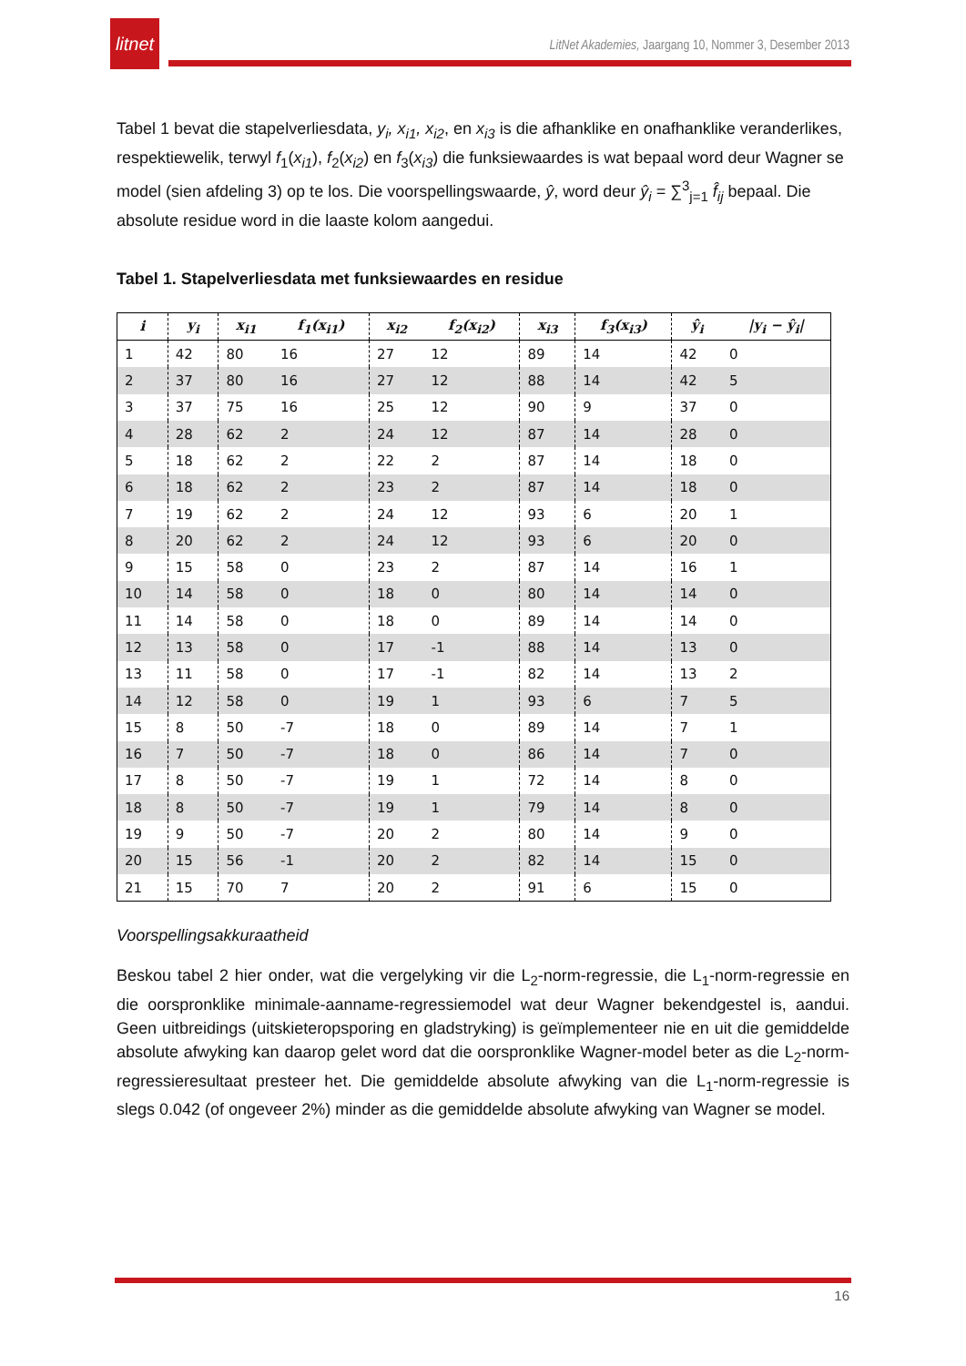litnet
LitNet Akademies, Jaargang 10, Nommer 3, Desember 2013
Tabel 1 bevat die stapelverliesdata, y<sub>i</sub>, x<sub>i1</sub>, x<sub>i2</sub>, en x<sub>i3</sub> is die afhanklike en onafhanklike veranderlikes, respektiewelik, terwyl f<sub>1</sub>(x<sub>i1</sub>), f<sub>2</sub>(x<sub>i2</sub>) en f<sub>3</sub>(x<sub>i3</sub>) die funksiewaardes is wat bepaal word deur Wagner se model (sien afdeling 3) op te los. Die voorspellingswaarde, ŷ, word deur ŷ<sub>i</sub> = ∑<sup>3</sup><sub>j=1</sub> f̂<sub>ij</sub> bepaal. Die absolute residue word in die laaste kolom aangedui.
Tabel 1. Stapelverliesdata met funksiewaardes en residue
| i | y<sub>i</sub> | x<sub>i1</sub> | f<sub>1</sub>(x<sub>i1</sub>) | x<sub>i2</sub> | f<sub>2</sub>(x<sub>i2</sub>) | x<sub>i3</sub> | f<sub>3</sub>(x<sub>i3</sub>) | ŷ<sub>i</sub> | /y<sub>i</sub> − ŷ<sub>i</sub>/ |
| --- | --- | --- | --- | --- | --- | --- | --- | --- | --- |
| 1 | 42 | 80 | 16 | 27 | 12 | 89 | 14 | 42 | 0 |
| 2 | 37 | 80 | 16 | 27 | 12 | 88 | 14 | 42 | 5 |
| 3 | 37 | 75 | 16 | 25 | 12 | 90 | 9 | 37 | 0 |
| 4 | 28 | 62 | 2 | 24 | 12 | 87 | 14 | 28 | 0 |
| 5 | 18 | 62 | 2 | 22 | 2 | 87 | 14 | 18 | 0 |
| 6 | 18 | 62 | 2 | 23 | 2 | 87 | 14 | 18 | 0 |
| 7 | 19 | 62 | 2 | 24 | 12 | 93 | 6 | 20 | 1 |
| 8 | 20 | 62 | 2 | 24 | 12 | 93 | 6 | 20 | 0 |
| 9 | 15 | 58 | 0 | 23 | 2 | 87 | 14 | 16 | 1 |
| 10 | 14 | 58 | 0 | 18 | 0 | 80 | 14 | 14 | 0 |
| 11 | 14 | 58 | 0 | 18 | 0 | 89 | 14 | 14 | 0 |
| 12 | 13 | 58 | 0 | 17 | -1 | 88 | 14 | 13 | 0 |
| 13 | 11 | 58 | 0 | 17 | -1 | 82 | 14 | 13 | 2 |
| 14 | 12 | 58 | 0 | 19 | 1 | 93 | 6 | 7 | 5 |
| 15 | 8 | 50 | -7 | 18 | 0 | 89 | 14 | 7 | 1 |
| 16 | 7 | 50 | -7 | 18 | 0 | 86 | 14 | 7 | 0 |
| 17 | 8 | 50 | -7 | 19 | 1 | 72 | 14 | 8 | 0 |
| 18 | 8 | 50 | -7 | 19 | 1 | 79 | 14 | 8 | 0 |
| 19 | 9 | 50 | -7 | 20 | 2 | 80 | 14 | 9 | 0 |
| 20 | 15 | 56 | -1 | 20 | 2 | 82 | 14 | 15 | 0 |
| 21 | 15 | 70 | 7 | 20 | 2 | 91 | 6 | 15 | 0 |
Voorspellingsakkuraatheid
Beskou tabel 2 hier onder, wat die vergelyking vir die L<sub>2</sub>-norm-regressie, die L<sub>1</sub>-norm-regressie en die oorspronklike minimale-aanname-regressiemodel wat deur Wagner bekendgestel is, aandui. Geen uitbreidings (uitskieteropsporing en gladstryking) is geïmplementeer nie en uit die gemiddelde absolute afwyking kan daarop gelet word dat die oorspronklike Wagner-model beter as die L<sub>2</sub>-norm-regressieresultaat presteer het. Die gemiddelde absolute afwyking van die L<sub>1</sub>-norm-regressie is slegs 0.042 (of ongeveer 2%) minder as die gemiddelde absolute afwyking van Wagner se model.
16